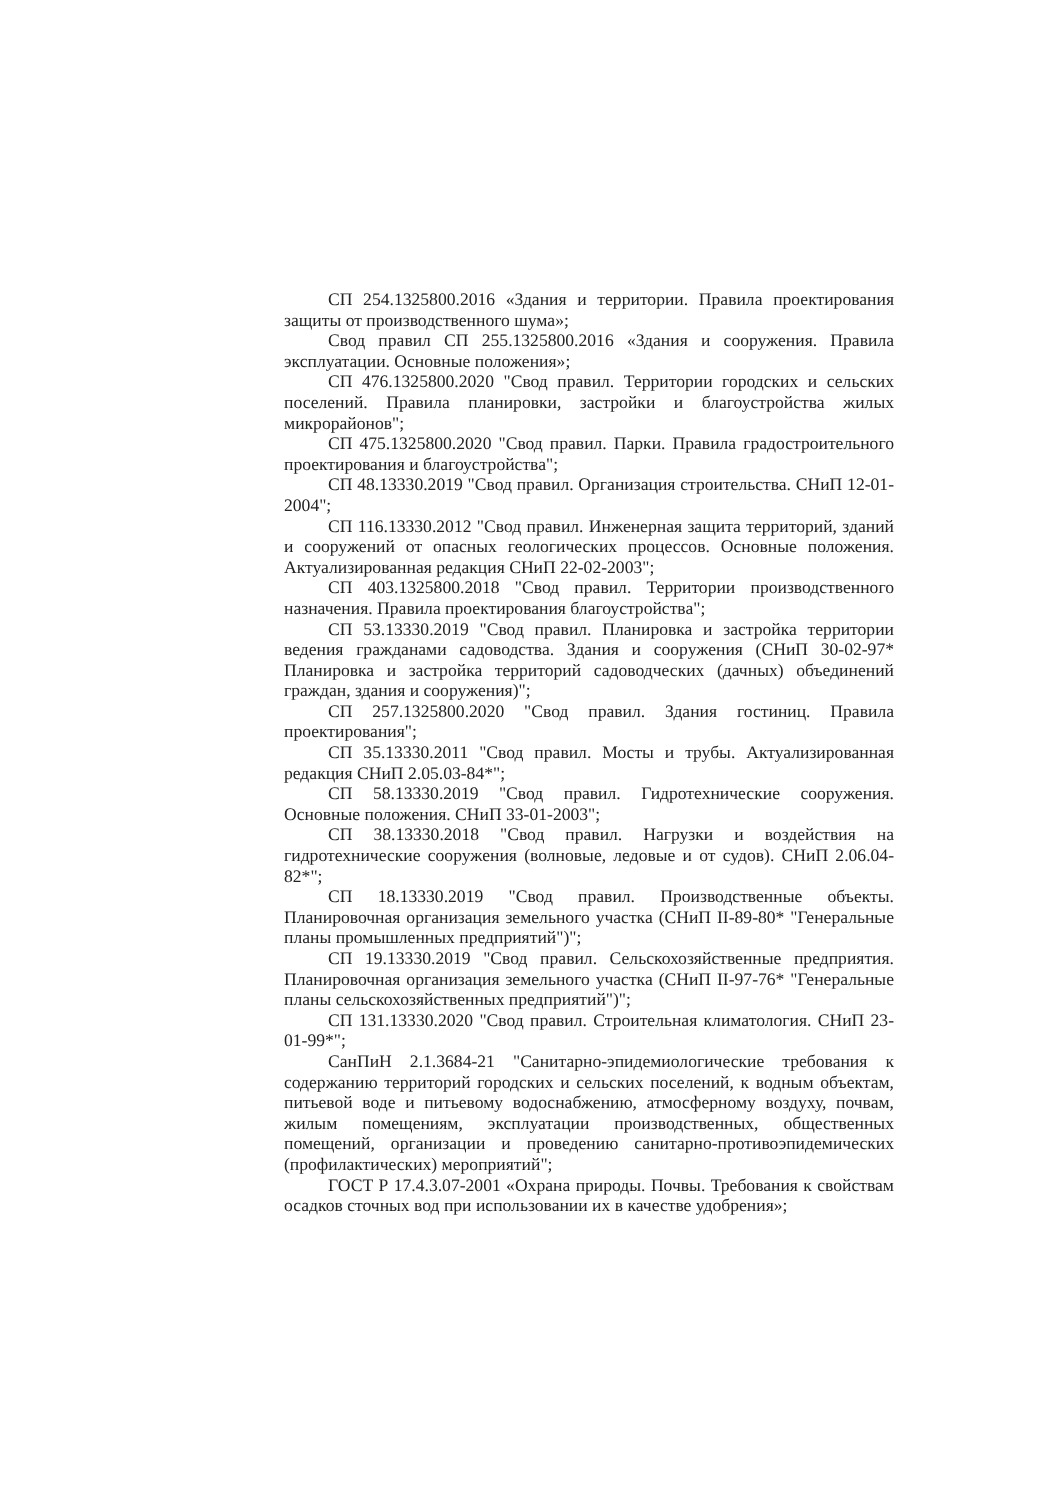СП 254.1325800.2016 «Здания и территории. Правила проектирования защиты от производственного шума»;
Свод правил СП 255.1325800.2016 «Здания и сооружения. Правила эксплуатации. Основные положения»;
СП 476.1325800.2020 "Свод правил. Территории городских и сельских поселений. Правила планировки, застройки и благоустройства жилых микрорайонов";
СП 475.1325800.2020 "Свод правил. Парки. Правила градостроительного проектирования и благоустройства";
СП 48.13330.2019 "Свод правил. Организация строительства. СНиП 12-01-2004";
СП 116.13330.2012 "Свод правил. Инженерная защита территорий, зданий и сооружений от опасных геологических процессов. Основные положения. Актуализированная редакция СНиП 22-02-2003";
СП 403.1325800.2018 "Свод правил. Территории производственного назначения. Правила проектирования благоустройства";
СП 53.13330.2019 "Свод правил. Планировка и застройка территории ведения гражданами садоводства. Здания и сооружения (СНиП 30-02-97* Планировка и застройка территорий садоводческих (дачных) объединений граждан, здания и сооружения)";
СП 257.1325800.2020 "Свод правил. Здания гостиниц. Правила проектирования";
СП 35.13330.2011 "Свод правил. Мосты и трубы. Актуализированная редакция СНиП 2.05.03-84*";
СП 58.13330.2019 "Свод правил. Гидротехнические сооружения. Основные положения. СНиП 33-01-2003";
СП 38.13330.2018 "Свод правил. Нагрузки и воздействия на гидротехнические сооружения (волновые, ледовые и от судов). СНиП 2.06.04-82*";
СП 18.13330.2019 "Свод правил. Производственные объекты. Планировочная организация земельного участка (СНиП II-89-80* "Генеральные планы промышленных предприятий")";
СП 19.13330.2019 "Свод правил. Сельскохозяйственные предприятия. Планировочная организация земельного участка (СНиП II-97-76* "Генеральные планы сельскохозяйственных предприятий")";
СП 131.13330.2020 "Свод правил. Строительная климатология. СНиП 23-01-99*";
СанПиН 2.1.3684-21 "Санитарно-эпидемиологические требования к содержанию территорий городских и сельских поселений, к водным объектам, питьевой воде и питьевому водоснабжению, атмосферному воздуху, почвам, жилым помещениям, эксплуатации производственных, общественных помещений, организации и проведению санитарно-противоэпидемических (профилактических) мероприятий";
ГОСТ Р 17.4.3.07-2001 «Охрана природы. Почвы. Требования к свойствам осадков сточных вод при использовании их в качестве удобрения»;